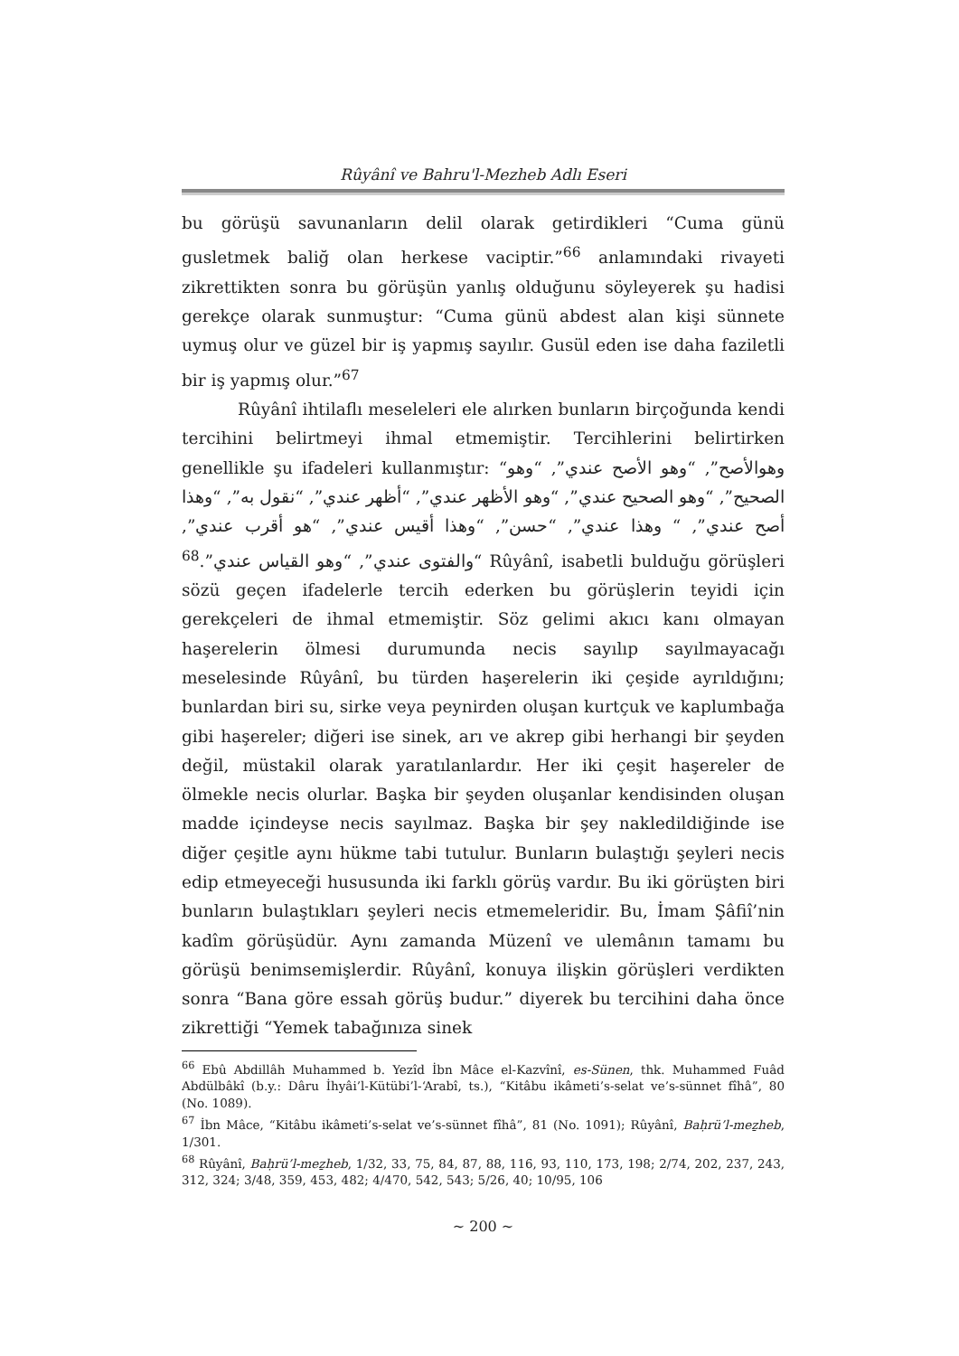Rûyânî ve Bahru'l-Mezheb Adlı Eseri
bu görüşü savunanların delil olarak getirdikleri “Cuma günü gusletmek baliğ olan herkese vaciptir.”<sup>66</sup> anlamındaki rivayeti zikrettikten sonra bu görüşün yanlış olduğunu söyleyerek şu hadisi gerekçe olarak sunmuştur: “Cuma günü abdest alan kişi sünnete uymuş olur ve güzel bir iş yapmış sayılır. Gusül eden ise daha faziletli bir iş yapmış olur.”<sup>67</sup>
Rûyânî ihtilaflı meseleleri ele alırken bunların birçoğunda kendi tercihini belirtmeyi ihmal etmemiştir. Tercihlerini belirtirken genellikle şu ifadeleri kullanmıştır: “وهوالأصح”, “وهو الأصح عندي”, “وهو الصحيح”, “وهو الصحيح عندي”, “وهو الأظهر عندي”, “أظهر عندي”, “نقول به”, “وهذا أصح عندي”, “ وهذا عندي”, “حسن”, “وهذا أقيس عندي”, “هو أقرب عندي”, “والفتوى عندي”, “وهو القياس عندي”.<sup>68</sup> Rûyânî, isabetli bulduğu görüşleri sözü geçen ifadelerle tercih ederken bu görüşlerin teyidi için gerekçeleri de ihmal etmemiştir. Söz gelimi akıcı kanı olmayan haşerelerin ölmesi durumunda necis sayılıp sayılmayacağı meselesinde Rûyânî, bu türden haşerelerin iki çeşide ayrıldığını; bunlardan biri su, sirke veya peynirden oluşan kurtçuk ve kaplumbağa gibi haşereler; diğeri ise sinek, arı ve akrep gibi herhangi bir şeyden değil, müstakil olarak yaratılanlardır. Her iki çeşit haşereler de ölmekle necis olurlar. Başka bir şeyden oluşanlar kendisinden oluşan madde içindeyse necis sayılmaz. Başka bir şey nakledildiğinde ise diğer çeşitle aynı hükme tabi tutulur. Bunların bulaştığı şeyleri necis edip etmeyeceği hususunda iki farklı görüş vardır. Bu iki görüşten biri bunların bulaştıkları şeyleri necis etmemeleridir. Bu, İmam Şâfiî’nin kadîm görüşüdür. Aynı zamanda Müzenî ve ulemânın tamamı bu görüşü benimsemişlerdir. Rûyânî, konuya ilişkin görüşleri verdikten sonra “Bana göre essah görüş budur.” diyerek bu tercihini daha önce zikrettiği “Yemek tabağınıza sinek
<sup>66</sup> Ebû Abdillâh Muhammed b. Yezîd İbn Mâce el-Kazvînî, es-Sünen, thk. Muhammed Fuâd Abdülbâkî (b.y.: Dâru İhyâi’l-Kütübi’l-‘Arabî, ts.), “Kitâbu ikâmeti’s-selat ve’s-sünnet fîhâ”, 80 (No. 1089).
<sup>67</sup> İbn Mâce, “Kitâbu ikâmeti’s-selat ve’s-sünnet fîhâ”, 81 (No. 1091); Rûyânî, Baḥrü’l-meẕheb, 1/301.
<sup>68</sup> Rûyânî, Baḥrü’l-meẕheb, 1/32, 33, 75, 84, 87, 88, 116, 93, 110, 173, 198; 2/74, 202, 237, 243, 312, 324; 3/48, 359, 453, 482; 4/470, 542, 543; 5/26, 40; 10/95, 106
~ 200 ~